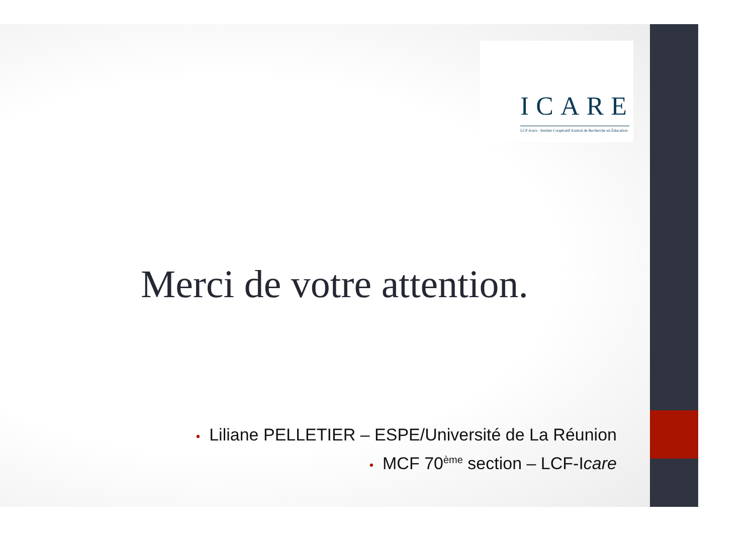ICARE
LCF-Icare : Institut Coopératif Austral de Recherche en Éducation
Merci de votre attention.
• Liliane PELLETIER – ESPE/Université de La Réunion
• MCF 70<sup>ème</sup> section – LCF-Icare